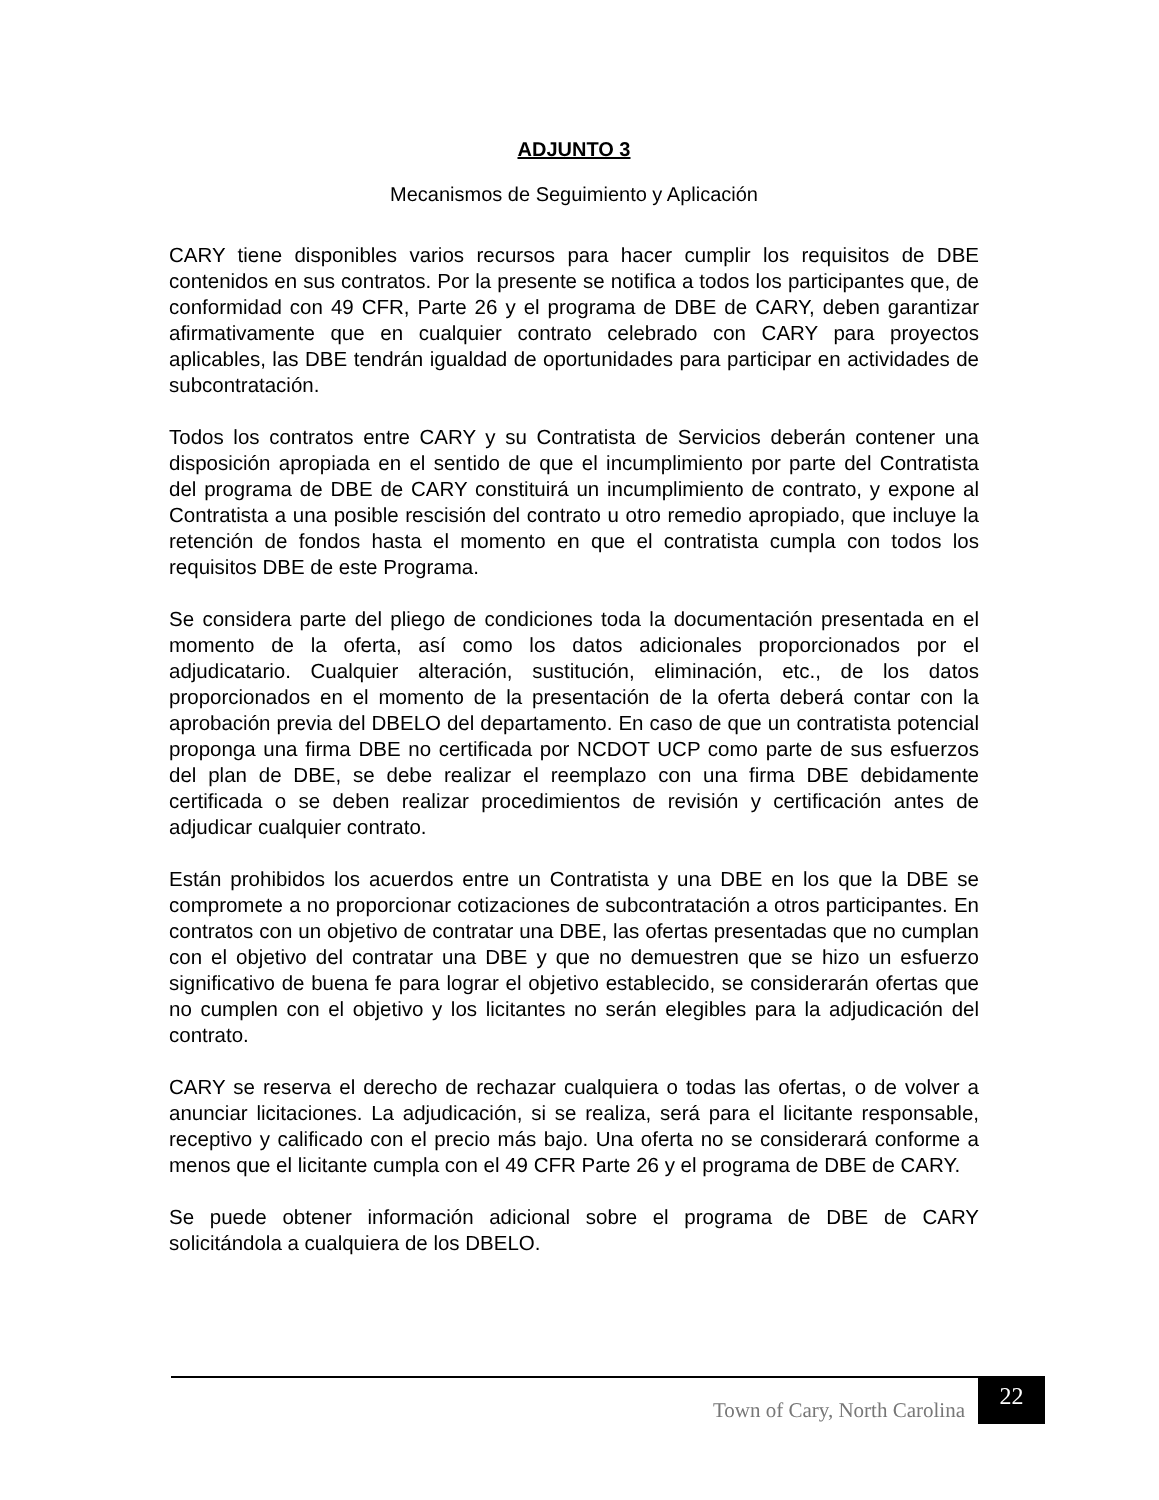ADJUNTO 3
Mecanismos de Seguimiento y Aplicación
CARY tiene disponibles varios recursos para hacer cumplir los requisitos de DBE contenidos en sus contratos. Por la presente se notifica a todos los participantes que, de conformidad con 49 CFR, Parte 26 y el programa de DBE de CARY, deben garantizar afirmativamente que en cualquier contrato celebrado con CARY para proyectos aplicables, las DBE tendrán igualdad de oportunidades para participar en actividades de subcontratación.
Todos los contratos entre CARY y su Contratista de Servicios deberán contener una disposición apropiada en el sentido de que el incumplimiento por parte del Contratista del programa de DBE de CARY constituirá un incumplimiento de contrato, y expone al Contratista a una posible rescisión del contrato u otro remedio apropiado, que incluye la retención de fondos hasta el momento en que el contratista cumpla con todos los requisitos DBE de este Programa.
Se considera parte del pliego de condiciones toda la documentación presentada en el momento de la oferta, así como los datos adicionales proporcionados por el adjudicatario. Cualquier alteración, sustitución, eliminación, etc., de los datos proporcionados en el momento de la presentación de la oferta deberá contar con la aprobación previa del DBELO del departamento. En caso de que un contratista potencial proponga una firma DBE no certificada por NCDOT UCP como parte de sus esfuerzos del plan de DBE, se debe realizar el reemplazo con una firma DBE debidamente certificada o se deben realizar procedimientos de revisión y certificación antes de adjudicar cualquier contrato.
Están prohibidos los acuerdos entre un Contratista y una DBE en los que la DBE se compromete a no proporcionar cotizaciones de subcontratación a otros participantes. En contratos con un objetivo de contratar una DBE, las ofertas presentadas que no cumplan con el objetivo del contratar una DBE y que no demuestren que se hizo un esfuerzo significativo de buena fe para lograr el objetivo establecido, se considerarán ofertas que no cumplen con el objetivo y los licitantes no serán elegibles para la adjudicación del contrato.
CARY se reserva el derecho de rechazar cualquiera o todas las ofertas, o de volver a anunciar licitaciones. La adjudicación, si se realiza, será para el licitante responsable, receptivo y calificado con el precio más bajo. Una oferta no se considerará conforme a menos que el licitante cumpla con el 49 CFR Parte 26 y el programa de DBE de CARY.
Se puede obtener información adicional sobre el programa de DBE de CARY solicitándola a cualquiera de los DBELO.
Town of Cary, North Carolina
22